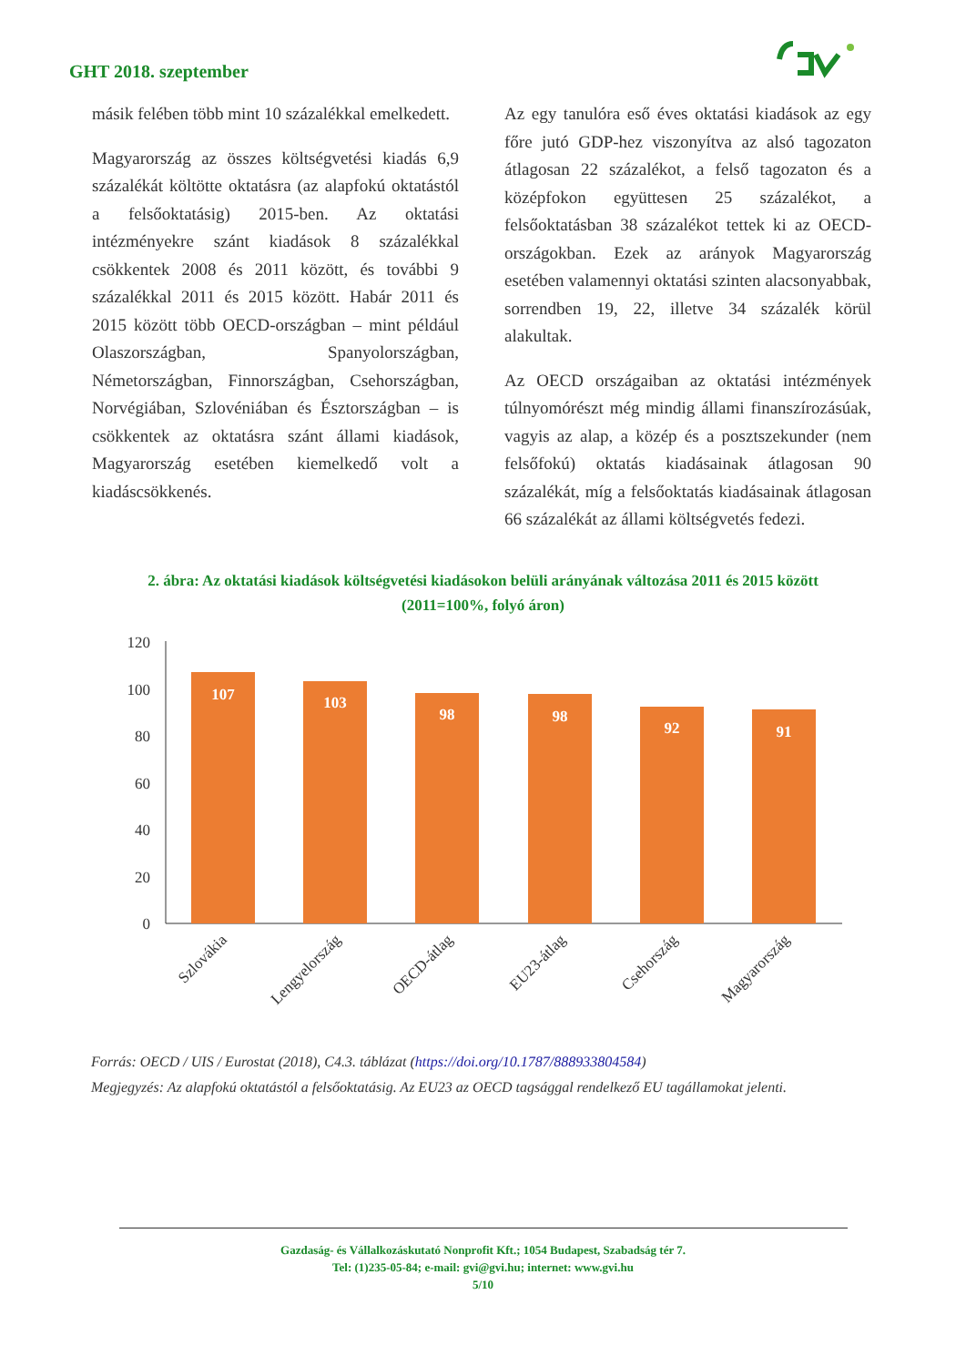GHT 2018. szeptember
másik felében több mint 10 százalékkal emelkedett.
Magyarország az összes költségvetési kiadás 6,9 százalékát költötte oktatásra (az alapfokú oktatástól a felsőoktatásig) 2015-ben. Az oktatási intézményekre szánt kiadások 8 százalékkal csökkentek 2008 és 2011 között, és további 9 százalékkal 2011 és 2015 között. Habár 2011 és 2015 között több OECD-országban – mint például Olaszországban, Spanyolországban, Németországban, Finnországban, Csehországban, Norvégiában, Szlovéniában és Észtországban – is csökkentek az oktatásra szánt állami kiadások, Magyarország esetében kiemelkedő volt a kiadáscsökkenés.
Az egy tanulóra eső éves oktatási kiadások az egy főre jutó GDP-hez viszonyítva az alsó tagozaton átlagosan 22 százalékot, a felső tagozaton és a középfokon együttesen 25 százalékot, a felsőoktatásban 38 százalékot tettek ki az OECD-országokban. Ezek az arányok Magyarország esetében valamennyi oktatási szinten alacsonyabbak, sorrendben 19, 22, illetve 34 százalék körül alakultak.
Az OECD országaiban az oktatási intézmények túlnyomórészt még mindig állami finanszírozásúak, vagyis az alap, a közép és a posztszekunder (nem felsőfokú) oktatás kiadásainak átlagosan 90 százalékát, míg a felsőoktatás kiadásainak átlagosan 66 százalékát az állami költségvetés fedezi.
2. ábra: Az oktatási kiadások költségvetési kiadásokon belüli arányának változása 2011 és 2015 között
(2011=100%, folyó áron)
120
100
80
60
40
20
0
107
103
98
98
92
91
Szlovákia
Lengyelország
OECD-átlag
EU23-átlag
Csehország
Magyarország
Forrás: OECD / UIS / Eurostat (2018), C4.3. táblázat (https://doi.org/10.1787/888933804584)
Megjegyzés: Az alapfokú oktatástól a felsőoktatásig. Az EU23 az OECD tagsággal rendelkező EU tagállamokat jelenti.
Gazdaság- és Vállalkozáskutató Nonprofit Kft.; 1054 Budapest, Szabadság tér 7.
Tel: (1)235-05-84; e-mail: gvi@gvi.hu; internet: www.gvi.hu
5/10